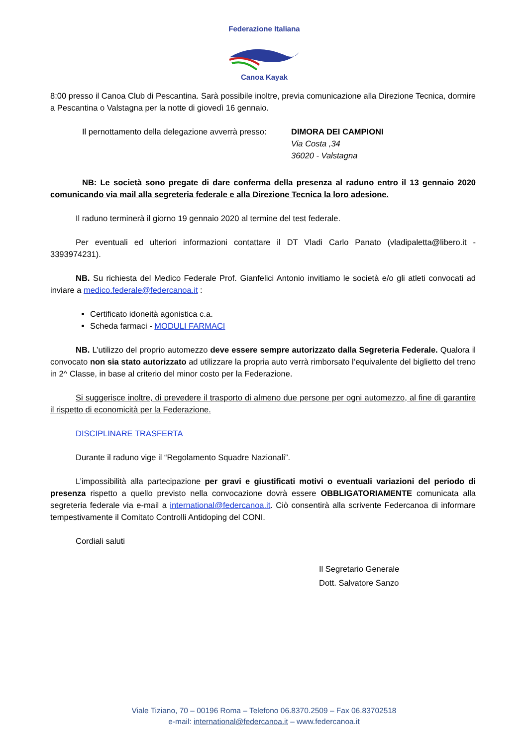Federazione Italiana
Canoa Kayak
8:00 presso il Canoa Club di Pescantina. Sarà possibile inoltre, previa comunicazione alla Direzione Tecnica, dormire a Pescantina o Valstagna per la notte di giovedì 16 gennaio.
Il pernottamento della delegazione avverrà presso:
DIMORA DEI CAMPIONI
Via Costa ,34
36020 - Valstagna
NB: Le società sono pregate di dare conferma della presenza al raduno entro il 13 gennaio 2020 comunicando via mail alla segreteria federale e alla Direzione Tecnica la loro adesione.
Il raduno terminerà il giorno 19 gennaio 2020 al termine del test federale.
Per eventuali ed ulteriori informazioni contattare il DT Vladi Carlo Panato (vladipaletta@libero.it - 3393974231).
NB. Su richiesta del Medico Federale Prof. Gianfelici Antonio invitiamo le società e/o gli atleti convocati ad inviare a medico.federale@federcanoa.it :
Certificato idoneità agonistica c.a.
Scheda farmaci - MODULI FARMACI
NB. L’utilizzo del proprio automezzo deve essere sempre autorizzato dalla Segreteria Federale. Qualora il convocato non sia stato autorizzato ad utilizzare la propria auto verrà rimborsato l’equivalente del biglietto del treno in 2^ Classe, in base al criterio del minor costo per la Federazione.
Si suggerisce inoltre, di prevedere il trasporto di almeno due persone per ogni automezzo, al fine di garantire il rispetto di economicità per la Federazione.
DISCIPLINARE TRASFERTA
Durante il raduno vige il “Regolamento Squadre Nazionali”.
L’impossibilità alla partecipazione per gravi e giustificati motivi o eventuali variazioni del periodo di presenza rispetto a quello previsto nella convocazione dovrà essere OBBLIGATORIAMENTE comunicata alla segreteria federale via e-mail a international@federcanoa.it. Ciò consentirà alla scrivente Federcanoa di informare tempestivamente il Comitato Controlli Antidoping del CONI.
Cordiali saluti
Il Segretario Generale
Dott. Salvatore Sanzo
Viale Tiziano, 70 – 00196 Roma – Telefono 06.8370.2509 – Fax 06.83702518
e-mail: international@federcanoa.it – www.federcanoa.it